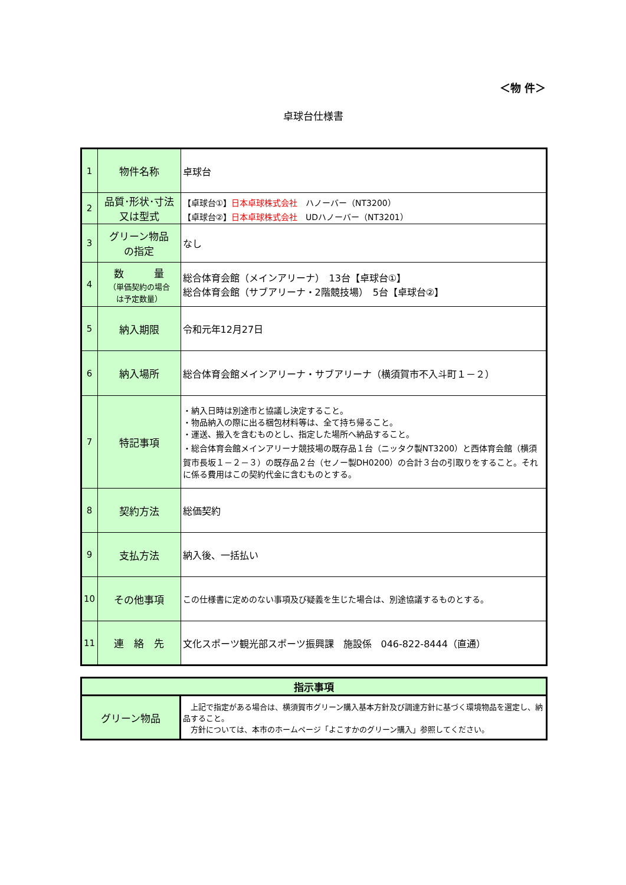＜物 件＞
卓球台仕様書
| 1 | 物件名称 | 卓球台 |
| 2 | 品質･形状･寸法 又は型式 | 【卓球台①】 日本卓球株式会社 ハノーバー（NT3200） 【卓球台②】 日本卓球株式会社 UDハノーバー（NT3201） |
| 3 | グリーン物品 の指定 | なし |
| 4 | 数 量 （単価契約の場合 は予定数量） | 総合体育会館（メインアリーナ） 13台【卓球台①】 総合体育会館（サブアリーナ・2階競技場） 5台【卓球台②】 |
| 5 | 納入期限 | 令和元年12月27日 |
| 6 | 納入場所 | 総合体育会館メインアリーナ・サブアリーナ（横須賀市不入斗町１－２） |
| 7 | 特記事項 | ・納入日時は別途市と協議し決定すること。 ・物品納入の際に出る梱包材料等は、全て持ち帰ること。 ・運送、搬入を含むものとし、指定した場所へ納品すること。 ・総合体育会館メインアリーナ競技場の既存品１台（ニッタク製NT3200）と西体育会館（横須賀市長坂１－２－３）の既存品２台（セノー製DH0200）の合計３台の引取りをすること。それに係る費用はこの契約代金に含むものとする。 |
| 8 | 契約方法 | 総価契約 |
| 9 | 支払方法 | 納入後、一括払い |
| 10 | その他事項 | この仕様書に定めのない事項及び疑義を生じた場合は、別途協議するものとする。 |
| 11 | 連 絡 先 | 文化スポーツ観光部スポーツ振興課 施設係 046-822-8444（直通） |
| 指示事項 | |
| グリーン物品 | 上記で指定がある場合は、横須賀市グリーン購入基本方針及び調達方針に基づく環境物品を選定し、納品すること。 方針については、本市のホームページ「よこすかのグリーン購入」参照してください。 |